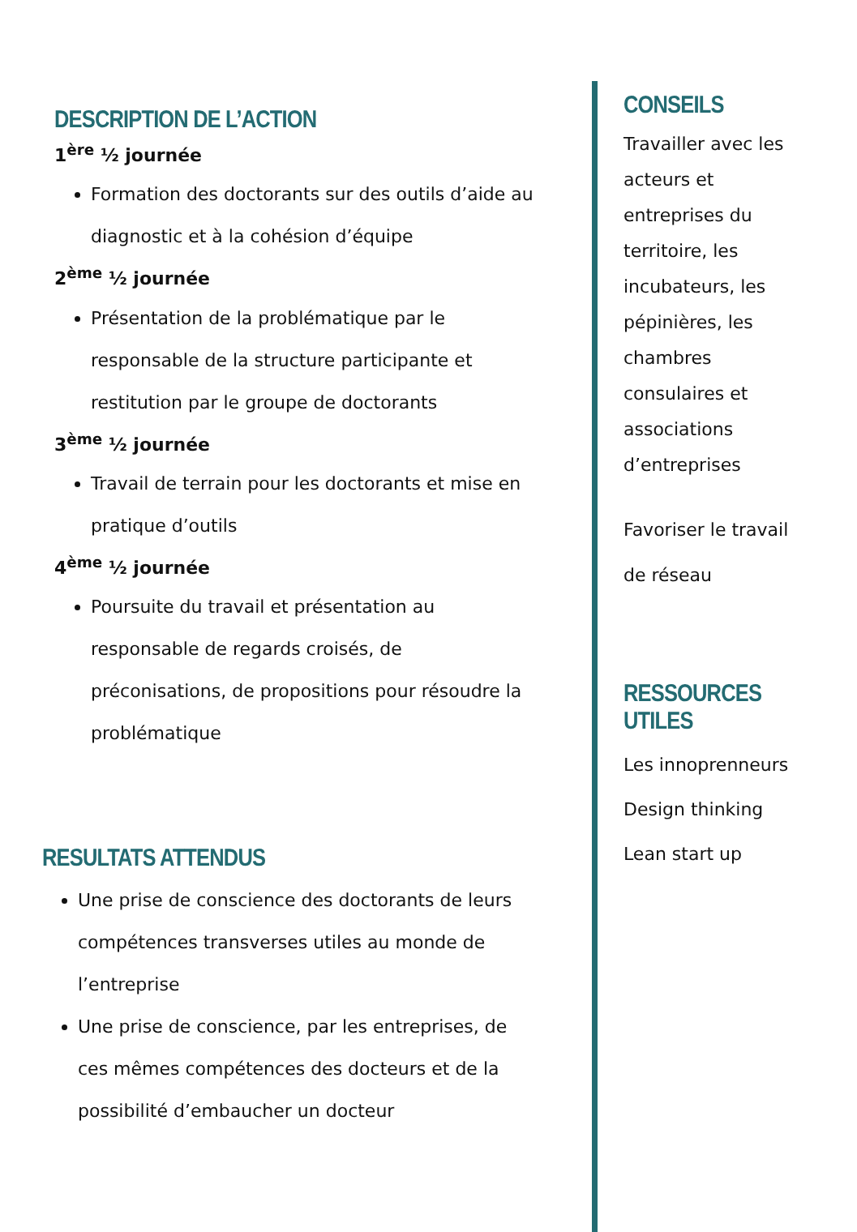DESCRIPTION DE L’ACTION
1<sup>ère</sup> ½ journée
Formation des doctorants sur des outils d’aide au diagnostic et à la cohésion d’équipe
2<sup>ème</sup> ½ journée
Présentation de la problématique par le responsable de la structure participante et restitution par le groupe de doctorants
3<sup>ème</sup> ½ journée
Travail de terrain pour les doctorants et mise en pratique d’outils
4<sup>ème</sup> ½ journée
Poursuite du travail et présentation au responsable de regards croisés, de préconisations, de propositions pour résoudre la problématique
RESULTATS ATTENDUS
Une prise de conscience des doctorants de leurs compétences transverses utiles au monde de l’entreprise
Une prise de conscience, par les entreprises, de ces mêmes compétences des docteurs et de la possibilité d’embaucher un docteur
CONSEILS
Travailler avec les acteurs et entreprises du territoire, les incubateurs, les pépinières, les chambres consulaires et associations d’entreprises
Favoriser le travail de réseau
RESSOURCES UTILES
Les innoprenneurs
Design thinking
Lean start up